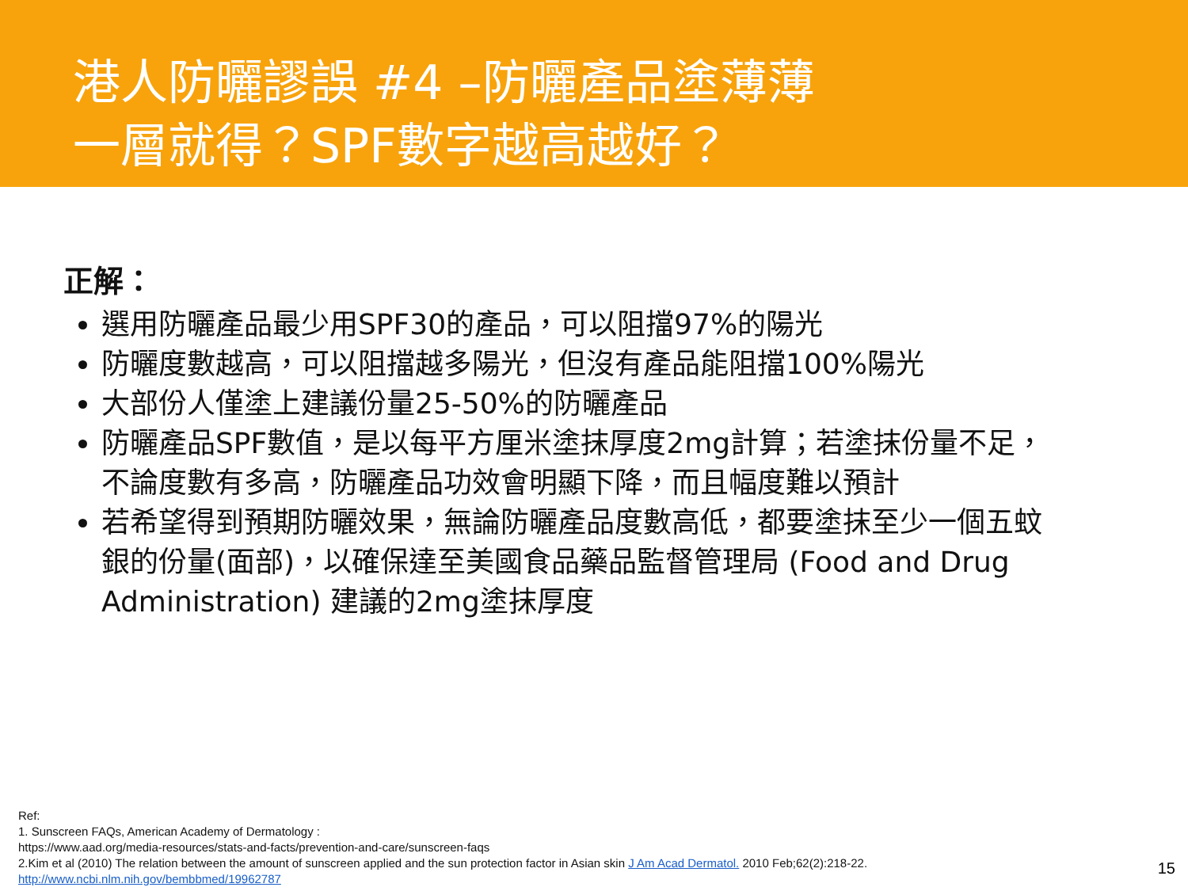港人防曬謬誤 #4 –防曬產品塗薄薄
一層就得？SPF數字越高越好？
正解：
選用防曬產品最少用SPF30的產品，可以阻擋97%的陽光
防曬度數越高，可以阻擋越多陽光，但沒有產品能阻擋100%陽光
大部份人僅塗上建議份量25-50%的防曬產品
防曬產品SPF數值，是以每平方厘米塗抹厚度2mg計算；若塗抹份量不足，不論度數有多高，防曬產品功效會明顯下降，而且幅度難以預計
若希望得到預期防曬效果，無論防曬產品度數高低，都要塗抹至少一個五蚊銀的份量(面部)，以確保達至美國食品藥品監督管理局 (Food and Drug Administration) 建議的2mg塗抹厚度
Ref:
1. Sunscreen FAQs, American Academy of Dermatology :
https://www.aad.org/media-resources/stats-and-facts/prevention-and-care/sunscreen-faqs
2.Kim et al (2010) The relation between the amount of sunscreen applied and the sun protection factor in Asian skin J Am Acad Dermatol. 2010 Feb;62(2):218-22.
http://www.ncbi.nlm.nih.gov/bembbmed/19962787
15